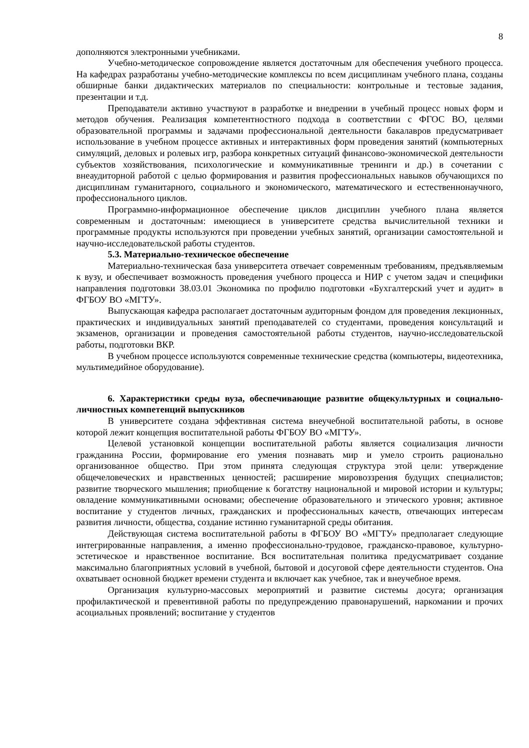8
дополняются электронными учебниками.
Учебно-методическое сопровождение является достаточным для обеспечения учебного процесса. На кафедрах разработаны учебно-методические комплексы по всем дисциплинам учебного плана, созданы обширные банки дидактических материалов по специальности: контрольные и тестовые задания, презентации и т.д.
Преподаватели активно участвуют в разработке и внедрении в учебный процесс новых форм и методов обучения. Реализация компетентностного подхода в соответствии с ФГОС ВО, целями образовательной программы и задачами профессиональной деятельности бакалавров предусматривает использование в учебном процессе активных и интерактивных форм проведения занятий (компьютерных симуляций, деловых и ролевых игр, разбора конкретных ситуаций финансово-экономической деятельности субъектов хозяйствования, психологические и коммуникативные тренинги и др.) в сочетании с внеаудиторной работой с целью формирования и развития профессиональных навыков обучающихся по дисциплинам гуманитарного, социального и экономического, математического и естественнонаучного, профессионального циклов.
Программно-информационное обеспечение циклов дисциплин учебного плана является современным и достаточным: имеющиеся в университете средства вычислительной техники и программные продукты используются при проведении учебных занятий, организации самостоятельной и научно-исследовательской работы студентов.
5.3. Материально-техническое обеспечение
Материально-техническая база университета отвечает современным требованиям, предъявляемым к вузу, и обеспечивает возможность проведения учебного процесса и НИР с учетом задач и специфики направления подготовки 38.03.01 Экономика по профилю подготовки «Бухгалтерский учет и аудит» в ФГБОУ ВО «МГТУ».
Выпускающая кафедра располагает достаточным аудиторным фондом для проведения лекционных, практических и индивидуальных занятий преподавателей со студентами, проведения консультаций и экзаменов, организации и проведения самостоятельной работы студентов, научно-исследовательской работы, подготовки ВКР.
В учебном процессе используются современные технические средства (компьютеры, видеотехника, мультимедийное оборудование).
6. Характеристики среды вуза, обеспечивающие развитие общекультурных и социально-личностных компетенций выпускников
В университете создана эффективная система внеучебной воспитательной работы, в основе которой лежит концепция воспитательной работы ФГБОУ ВО «МГТУ».
Целевой установкой концепции воспитательной работы является социализация личности гражданина России, формирование его умения познавать мир и умело строить рационально организованное общество. При этом принята следующая структура этой цели: утверждение общечеловеческих и нравственных ценностей; расширение мировоззрения будущих специалистов; развитие творческого мышления; приобщение к богатству национальной и мировой истории и культуры; овладение коммуникативными основами; обеспечение образовательного и этического уровня; активное воспитание у студентов личных, гражданских и профессиональных качеств, отвечающих интересам развития личности, общества, создание истинно гуманитарной среды обитания.
Действующая система воспитательной работы в ФГБОУ ВО «МГТУ» предполагает следующие интегрированные направления, а именно профессионально-трудовое, гражданско-правовое, культурно-эстетическое и нравственное воспитание. Вся воспитательная политика предусматривает создание максимально благоприятных условий в учебной, бытовой и досуговой сфере деятельности студентов. Она охватывает основной бюджет времени студента и включает как учебное, так и внеучебное время.
Организация культурно-массовых мероприятий и развитие системы досуга; организация профилактической и превентивной работы по предупреждению правонарушений, наркомании и прочих асоциальных проявлений; воспитание у студентов